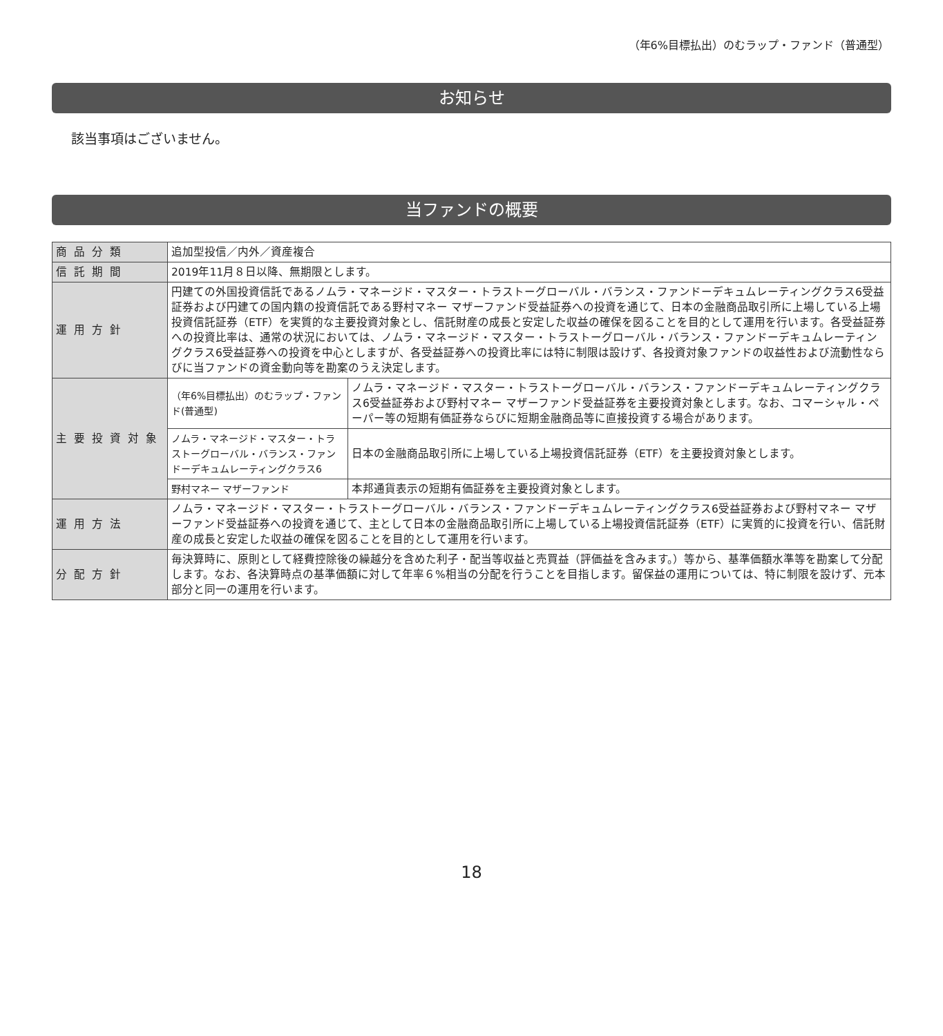（年6%目標払出）のむラップ・ファンド（普通型）
お知らせ
該当事項はございません。
当ファンドの概要
| 商品分類 | 追加型投信／内外／資産複合 | |
| 信託期間 | 2019年11月８日以降、無期限とします。 | |
| 運用方針 | 円建ての外国投資信託であるノムラ・マネージド・マスター・トラストーグローバル・バランス・ファンドーデキュムレーティングクラス6受益証券および円建ての国内籍の投資信託である野村マネー マザーファンド受益証券への投資を通じて、日本の金融商品取引所に上場している上場投資信託証券（ETF）を実質的な主要投資対象とし、信託財産の成長と安定した収益の確保を図ることを目的として運用を行います。各受益証券への投資比率は、通常の状況においては、ノムラ・マネージド・マスター・トラストーグローバル・バランス・ファンドーデキュムレーティングクラス6受益証券への投資を中心としますが、各受益証券への投資比率には特に制限は設けず、各投資対象ファンドの収益性および流動性ならびに当ファンドの資金動向等を勘案のうえ決定します。 | |
| 主要投資対象 | （年6%目標払出）のむラップ・ファンド(普通型) | ノムラ・マネージド・マスター・トラストーグローバル・バランス・ファンドーデキュムレーティングクラス6受益証券および野村マネー マザーファンド受益証券を主要投資対象とします。なお、コマーシャル・ペーパー等の短期有価証券ならびに短期金融商品等に直接投資する場合があります。 |
| | ノムラ・マネージド・マスター・トラストーグローバル・バランス・ファンドーデキュムレーティングクラス6 | 日本の金融商品取引所に上場している上場投資信託証券（ETF）を主要投資対象とします。 |
| | 野村マネー マザーファンド | 本邦通貨表示の短期有価証券を主要投資対象とします。 |
| 運用方法 | ノムラ・マネージド・マスター・トラストーグローバル・バランス・ファンドーデキュムレーティングクラス6受益証券および野村マネー マザーファンド受益証券への投資を通じて、主として日本の金融商品取引所に上場している上場投資信託証券（ETF）に実質的に投資を行い、信託財産の成長と安定した収益の確保を図ることを目的として運用を行います。 | |
| 分配方針 | 毎決算時に、原則として経費控除後の繰越分を含めた利子・配当等収益と売買益（評価益を含みます。）等から、基準価額水準等を勘案して分配します。なお、各決算時点の基準価額に対して年率６%相当の分配を行うことを目指します。留保益の運用については、特に制限を設けず、元本部分と同一の運用を行います。 | |
18